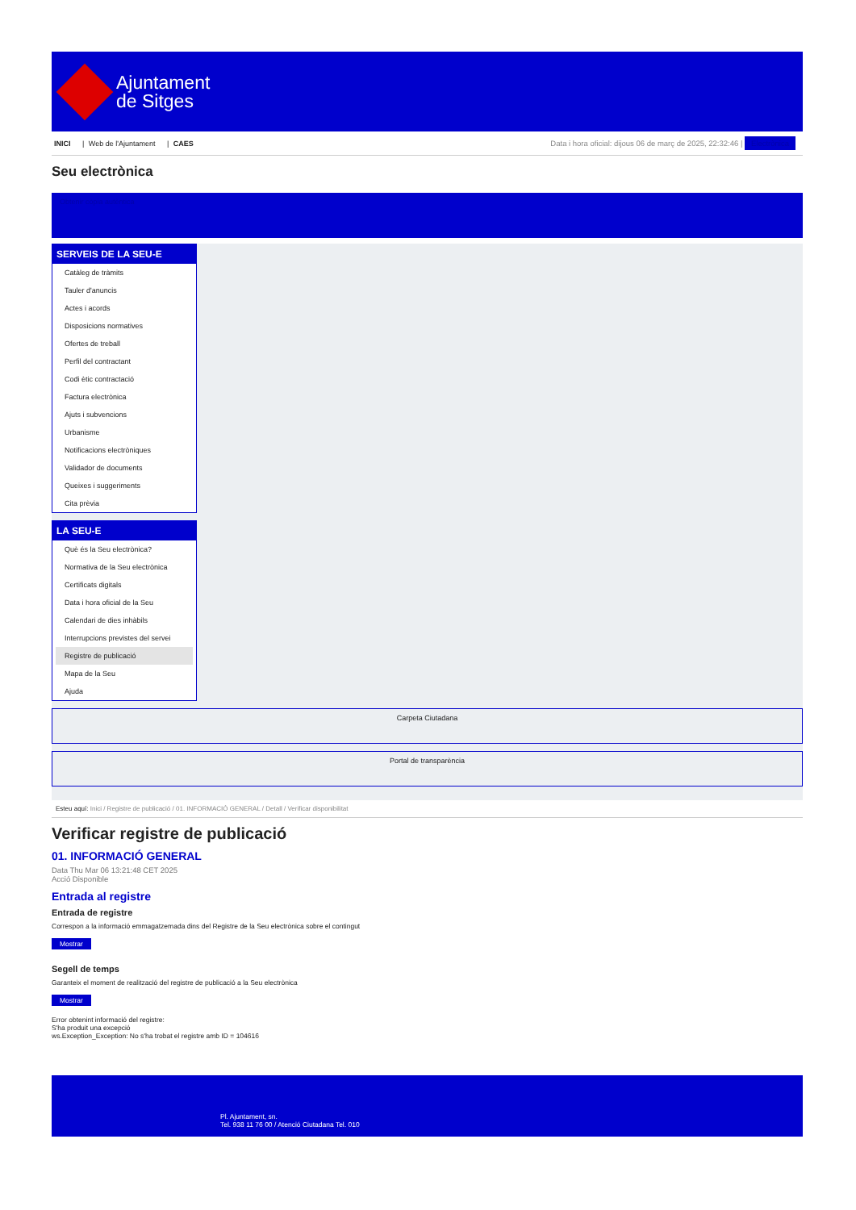Ajuntament
de Sitges
INICI | Web de l'Ajuntament | CAES
Data i hora oficial: dijous 06 de març de 2025, 22:32:46 | Electrònica
Seu electrònica
Obtenir còpia autèntica
SERVEIS DE LA SEU-E
Catàleg de tràmits
Tauler d'anuncis
Actes i acords
Disposicions normatives
Ofertes de treball
Perfil del contractant
Codi ètic contractació
Factura electrònica
Ajuts i subvencions
Urbanisme
Notificacions electròniques
Validador de documents
Queixes i suggeriments
Cita prèvia
LA SEU-E
Què és la Seu electrònica?
Normativa de la Seu electrònica
Certificats digitals
Data i hora oficial de la Seu
Calendari de dies inhàbils
Interrupcions previstes del servei
Registre de publicació
Mapa de la Seu
Ajuda
Carpeta Ciutadana
Portal de transparència
Esteu aquí: Inici / Registre de publicació / 01. INFORMACIÓ GENERAL / Detall / Verificar disponibilitat
Verificar registre de publicació
01. INFORMACIÓ GENERAL
Data Thu Mar 06 13:21:48 CET 2025
Acció Disponible
Entrada al registre
Entrada de registre
Correspon a la informació emmagatzemada dins del Registre de la Seu electrònica sobre el contingut
Mostrar
Segell de temps
Garanteix el moment de realització del registre de publicació a la Seu electrònica
Mostrar
Error obtenint informació del registre:
S'ha produit una excepció
ws.Exception_Exception: No s'ha trobat el registre amb ID = 104616
Pl. Ajuntament, sn.
Tel. 938 11 76 00 / Atenció Ciutadana Tel. 010